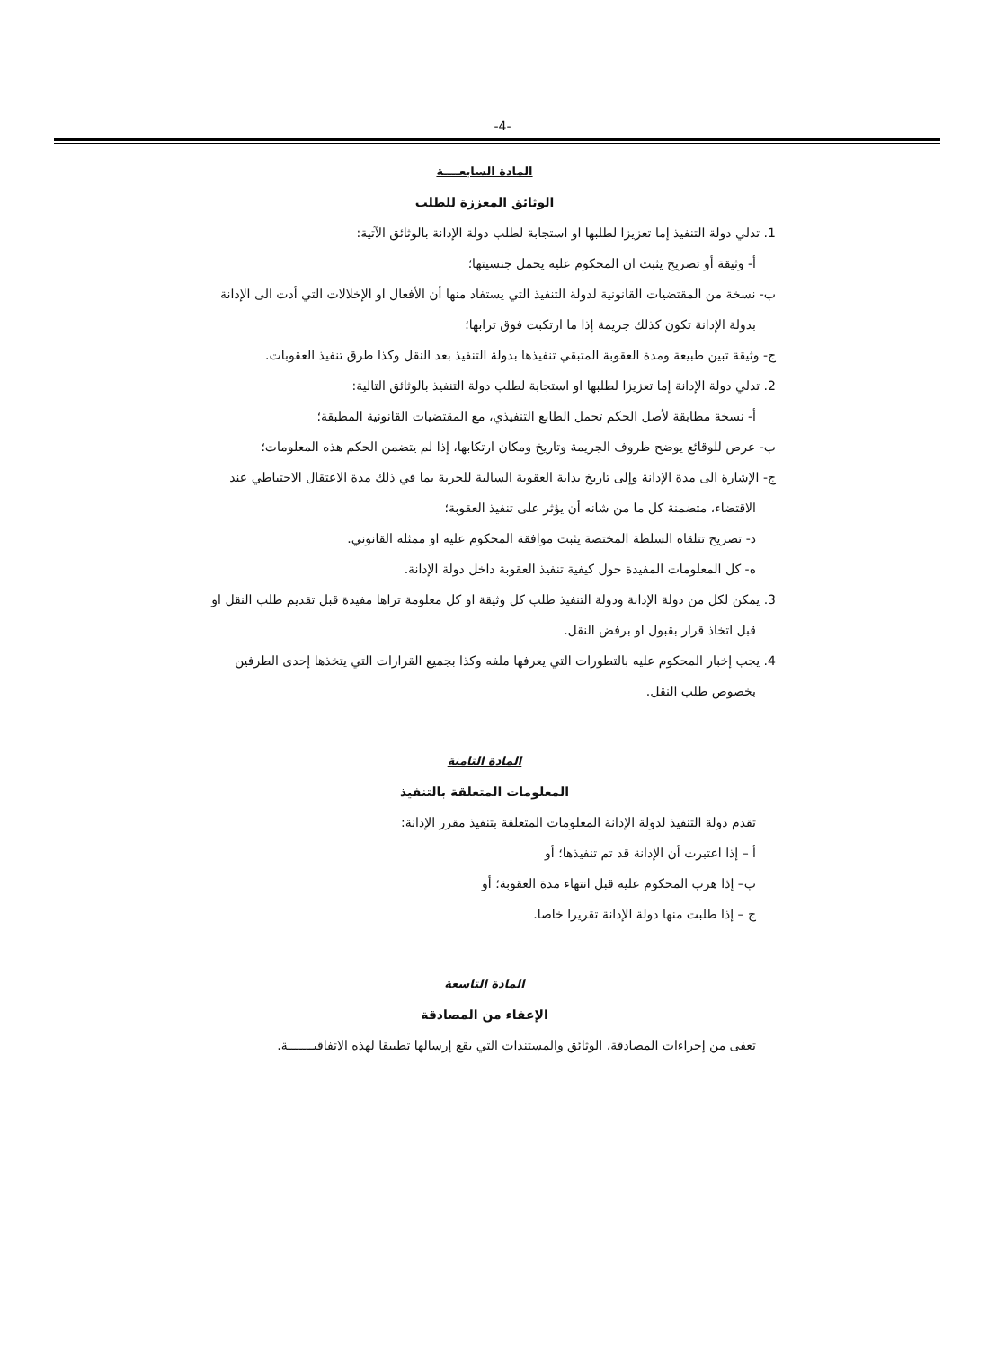-4-
المادة السابعــــة
الوثائق المعززة للطلب
1. تدلي دولة التنفيذ إما تعزيزا لطلبها او استجابة لطلب دولة الإدانة بالوثائق الآتية:
أ- وثيقة أو تصريح يثبت ان المحكوم عليه يحمل جنسيتها؛
ب- نسخة من المقتضيات القانونية لدولة التنفيذ التي يستفاد منها أن الأفعال او الإخلالات التي أدت الى الإدانة بدولة الإدانة تكون كذلك جريمة إذا ما ارتكبت فوق ترابها؛
ج- وثيقة تبين طبيعة ومدة العقوبة المتبقي تنفيذها بدولة التنفيذ بعد النقل وكذا طرق تنفيذ العقوبات.
2. تدلي دولة الإدانة إما تعزيزا لطلبها او استجابة لطلب دولة التنفيذ بالوثائق التالية:
أ- نسخة مطابقة لأصل الحكم تحمل الطابع التنفيذي، مع المقتضيات القانونية المطبقة؛
ب- عرض للوقائع يوضح ظروف الجريمة وتاريخ ومكان ارتكابها، إذا لم يتضمن الحكم هذه المعلومات؛
ج- الإشارة الى مدة الإدانة وإلى تاريخ بداية العقوبة السالبة للحرية بما في ذلك مدة الاعتقال الاحتياطي عند الاقتضاء، متضمنة كل ما من شانه أن يؤثر على تنفيذ العقوبة؛
د- تصريح تتلقاه السلطة المختصة يثبت موافقة المحكوم عليه او ممثله القانوني.
ه- كل المعلومات المفيدة حول كيفية تنفيذ العقوبة داخل دولة الإدانة.
3. يمكن لكل من دولة الإدانة ودولة التنفيذ طلب كل وثيقة او كل معلومة تراها مفيدة قبل تقديم طلب النقل او قبل اتخاذ قرار بقبول او برفض النقل.
4. يجب إخبار المحكوم عليه بالتطورات التي يعرفها ملفه وكذا بجميع القرارات التي يتخذها إحدى الطرفين بخصوص طلب النقل.
المادة الثامنة
المعلومات المتعلقة بالتنفيذ
تقدم دولة التنفيذ لدولة الإدانة المعلومات المتعلقة بتنفيذ مقرر الإدانة:
أ – إذا اعتبرت أن الإدانة قد تم تنفيذها؛ أو
ب– إذا هرب المحكوم عليه قبل انتهاء مدة العقوبة؛ أو
ج – إذا طلبت منها دولة الإدانة تقريرا خاصا.
المادة التاسعة
الإعفاء من المصادقة
تعفى من إجراءات المصادقة، الوثائق والمستندات التي يقع إرسالها تطبيقا لهذه الاتفاقيـــــــة.